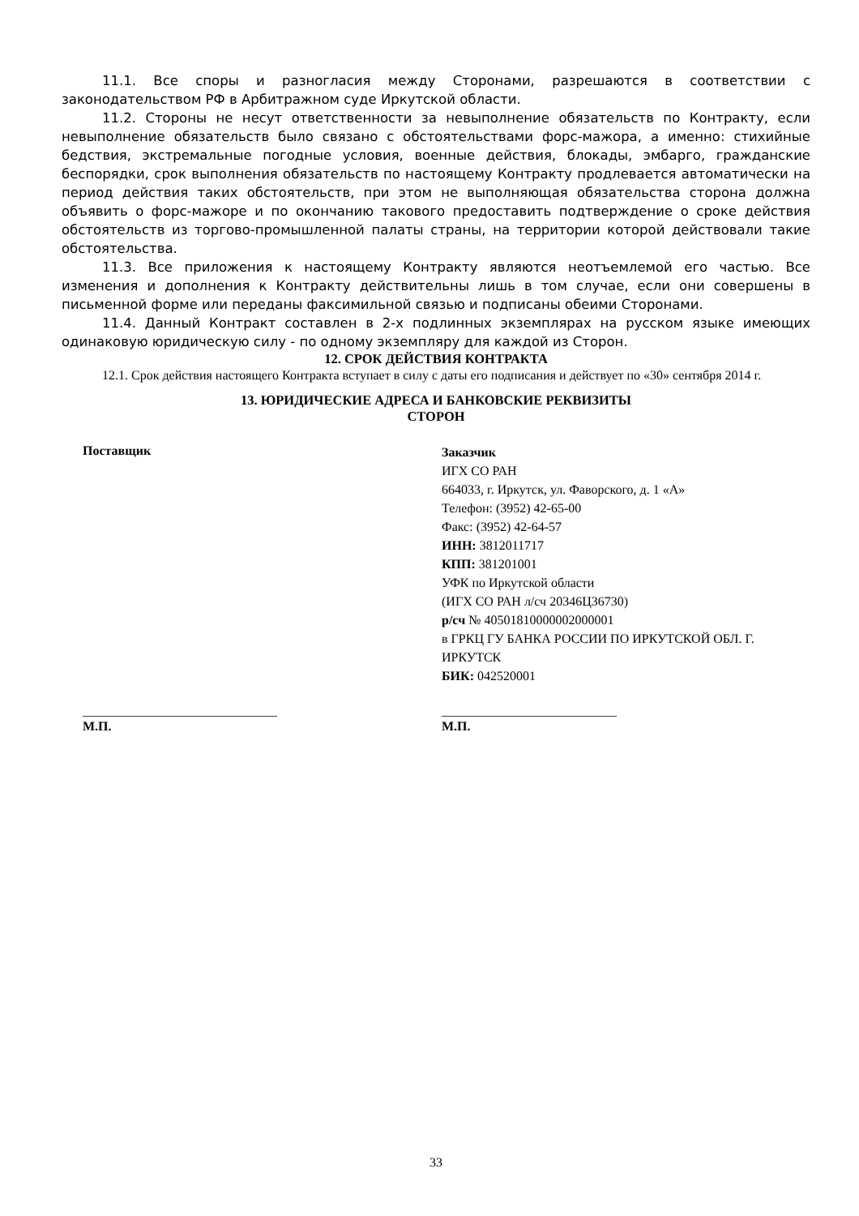11.1. Все споры и разногласия между Сторонами, разрешаются в соответствии с законодательством РФ в Арбитражном суде Иркутской области.
11.2. Стороны не несут ответственности за невыполнение обязательств по Контракту, если невыполнение обязательств было связано с обстоятельствами форс-мажора, а именно: стихийные бедствия, экстремальные погодные условия, военные действия, блокады, эмбарго, гражданские беспорядки, срок выполнения обязательств по настоящему Контракту продлевается автоматически на период действия таких обстоятельств, при этом не выполняющая обязательства сторона должна объявить о форс-мажоре и по окончанию такового предоставить подтверждение о сроке действия обстоятельств из торгово-промышленной палаты страны, на территории которой действовали такие обстоятельства.
11.3. Все приложения к настоящему Контракту являются неотъемлемой его частью. Все изменения и дополнения к Контракту действительны лишь в том случае, если они совершены в письменной форме или переданы факсимильной связью и подписаны обеими Сторонами.
11.4. Данный Контракт составлен в 2-х подлинных экземплярах на русском языке имеющих одинаковую юридическую силу - по одному экземпляру для каждой из Сторон.
12. СРОК ДЕЙСТВИЯ КОНТРАКТА
12.1. Срок действия настоящего Контракта вступает в силу с даты его подписания и действует по «30» сентября 2014 г.
13. ЮРИДИЧЕСКИЕ АДРЕСА И БАНКОВСКИЕ РЕКВИЗИТЫ
СТОРОН
Поставщик
Заказчик
ИГХ СО РАН
664033, г. Иркутск, ул. Фаворского, д. 1 «А»
Телефон: (3952) 42-65-00
Факс: (3952) 42-64-57
ИНН: 3812011717
КПП: 381201001
УФК по Иркутской области
(ИГХ СО РАН л/сч 20346Ц36730)
р/сч № 40501810000002000001
в ГРКЦ ГУ БАНКА РОССИИ ПО ИРКУТСКОЙ ОБЛ. Г. ИРКУТСК
БИК: 042520001
______________________________
М.П.
___________________________
М.П.
33